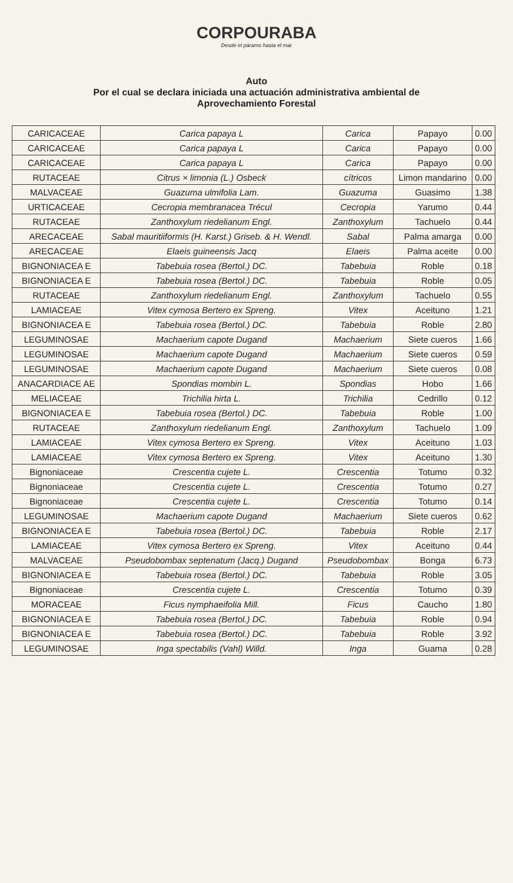CORPOURABA
Desde el páramo hasta el mar
Auto
Por el cual se declara iniciada una actuación administrativa ambiental de
Aprovechamiento Forestal
| CARICACEAE | Carica papaya L | Carica | Papayo | 0.00 |
| CARICACEAE | Carica papaya L | Carica | Papayo | 0.00 |
| CARICACEAE | Carica papaya L | Carica | Papayo | 0.00 |
| RUTACEAE | Citrus × limonia (L.) Osbeck | cítricos | Limon mandarino | 0.00 |
| MALVACEAE | Guazuma ulmifolia Lam. | Guazuma | Guasimo | 1.38 |
| URTICACEAE | Cecropia membranacea Trécul | Cecropia | Yarumo | 0.44 |
| RUTACEAE | Zanthoxylum riedelianum Engl. | Zanthoxylum | Tachuelo | 0.44 |
| ARECACEAE | Sabal mauritiiformis (H. Karst.) Griseb. & H. Wendl. | Sabal | Palma amarga | 0.00 |
| ARECACEAE | Elaeis guineensis Jacq | Elaeis | Palma aceite | 0.00 |
| BIGNONIACEA E | Tabebuia rosea (Bertol.) DC. | Tabebuia | Roble | 0.18 |
| BIGNONIACEA E | Tabebuia rosea (Bertol.) DC. | Tabebuia | Roble | 0.05 |
| RUTACEAE | Zanthoxylum riedelianum Engl. | Zanthoxylum | Tachuelo | 0.55 |
| LAMIACEAE | Vitex cymosa Bertero ex Spreng. | Vitex | Aceituno | 1.21 |
| BIGNONIACEA E | Tabebuia rosea (Bertol.) DC. | Tabebuia | Roble | 2.80 |
| LEGUMINOSAE | Machaerium capote Dugand | Machaerium | Siete cueros | 1.66 |
| LEGUMINOSAE | Machaerium capote Dugand | Machaerium | Siete cueros | 0.59 |
| LEGUMINOSAE | Machaerium capote Dugand | Machaerium | Siete cueros | 0.08 |
| ANACARDIACE AE | Spondias mombin L. | Spondias | Hobo | 1.66 |
| MELIACEAE | Trichilia hirta L. | Trichilia | Cedrillo | 0.12 |
| BIGNONIACEA E | Tabebuia rosea (Bertol.) DC. | Tabebuia | Roble | 1.00 |
| RUTACEAE | Zanthoxylum riedelianum Engl. | Zanthoxylum | Tachuelo | 1.09 |
| LAMIACEAE | Vitex cymosa Bertero ex Spreng. | Vitex | Aceituno | 1.03 |
| LAMIACEAE | Vitex cymosa Bertero ex Spreng. | Vitex | Aceituno | 1.30 |
| Bignoniaceae | Crescentia cujete L. | Crescentia | Totumo | 0.32 |
| Bignoniaceae | Crescentia cujete L. | Crescentia | Totumo | 0.27 |
| Bignoniaceae | Crescentia cujete L. | Crescentia | Totumo | 0.14 |
| LEGUMINOSAE | Machaerium capote Dugand | Machaerium | Siete cueros | 0.62 |
| BIGNONIACEA E | Tabebuia rosea (Bertol.) DC. | Tabebuia | Roble | 2.17 |
| LAMIACEAE | Vitex cymosa Bertero ex Spreng. | Vitex | Aceituno | 0.44 |
| MALVACEAE | Pseudobombax septenatum (Jacq.) Dugand | Pseudobombax | Bonga | 6.73 |
| BIGNONIACEA E | Tabebuia rosea (Bertol.) DC. | Tabebuia | Roble | 3.05 |
| Bignoniaceae | Crescentia cujete L. | Crescentia | Totumo | 0.39 |
| MORACEAE | Ficus nymphaeifolia Mill. | Ficus | Caucho | 1.80 |
| BIGNONIACEA E | Tabebuia rosea (Bertol.) DC. | Tabebuia | Roble | 0.94 |
| BIGNONIACEA E | Tabebuia rosea (Bertol.) DC. | Tabebuia | Roble | 3.92 |
| LEGUMINOSAE | Inga spectabilis (Vahl) Willd. | Inga | Guama | 0.28 |